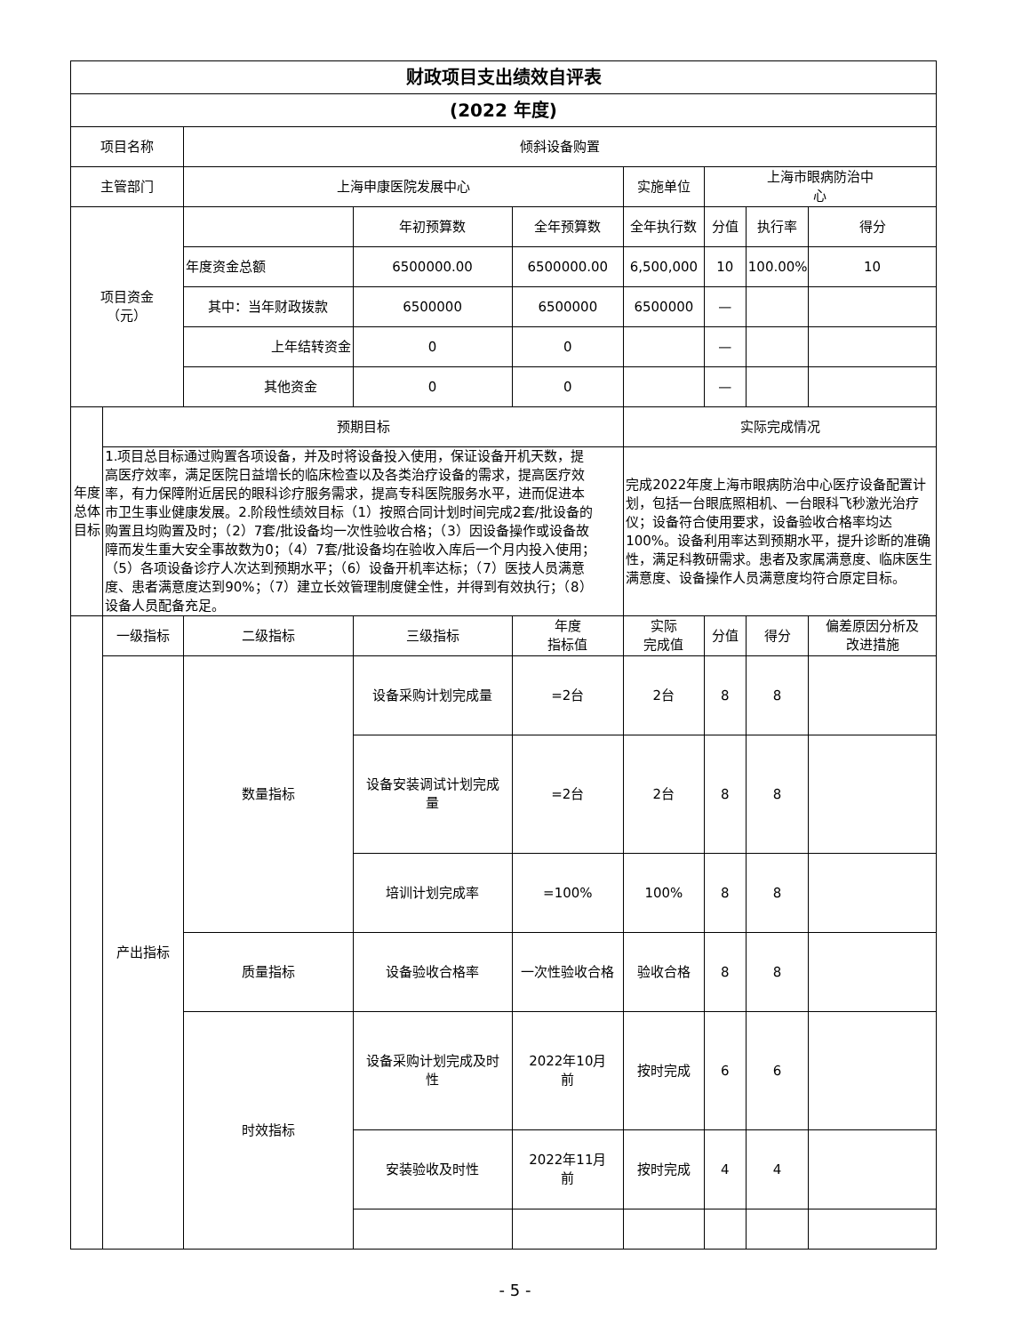| 财政项目支出绩效自评表 | | | | | | | | |
| (2022 年度) | | | | | | | | |
| 项目名称 | | 倾斜设备购置 | | | | | | |
| 主管部门 | | 上海申康医院发展中心 | | | 实施单位 | 上海市眼病防治中 心 | | |
| 项目资金 （元） | | | 年初预算数 | 全年预算数 | 全年执行数 | 分值 | 执行率 | 得分 |
| | | 年度资金总额 | 6500000.00 | 6500000.00 | 6,500,000 | 10 | 100.00% | 10 |
| | | 其中：当年财政拨款 | 6500000 | 6500000 | 6500000 | — | | |
| | | 上年结转资金 | 0 | 0 | | — | | |
| | | 其他资金 | 0 | 0 | | — | | |
| 年度总体目标 | 预期目标 | | | | 实际完成情况 | | | |
| | 1.项目总目标通过购置各项设备，并及时将设备投入使用，保证设备开机天数，提高医疗效率，满足医院日益增长的临床检查以及各类治疗设备的需求，提高医疗效率，有力保障附近居民的眼科诊疗服务需求，提高专科医院服务水平，进而促进本市卫生事业健康发展。2.阶段性绩效目标（1）按照合同计划时间完成2套/批设备的购置且均购置及时；（2）7套/批设备均一次性验收合格；（3）因设备操作或设备故障而发生重大安全事故数为0；（4）7套/批设备均在验收入库后一个月内投入使用；（5）各项设备诊疗人次达到预期水平；（6）设备开机率达标；（7）医技人员满意度、患者满意度达到90%；（7）建立长效管理制度健全性，并得到有效执行；（8）设备人员配备充足。 | | | | 完成2022年度上海市眼病防治中心医疗设备配置计划，包括一台眼底照相机、一台眼科飞秒激光治疗仪；设备符合使用要求，设备验收合格率均达100%。设备利用率达到预期水平，提升诊断的准确性，满足科教研需求。患者及家属满意度、临床医生满意度、设备操作人员满意度均符合原定目标。 | | | |
| | 一级指标 | 二级指标 | 三级指标 | 年度 指标值 | 实际 完成值 | 分值 | 得分 | 偏差原因分析及 改进措施 |
| | 产出指标 | 数量指标 | 设备采购计划完成量 | =2台 | 2台 | 8 | 8 | |
| | | | 设备安装调试计划完成 量 | =2台 | 2台 | 8 | 8 | |
| | | | 培训计划完成率 | =100% | 100% | 8 | 8 | |
| | | 质量指标 | 设备验收合格率 | 一次性验收合格 | 验收合格 | 8 | 8 | |
| | | 时效指标 | 设备采购计划完成及时 性 | 2022年10月 前 | 按时完成 | 6 | 6 | |
| | | | 安装验收及时性 | 2022年11月 前 | 按时完成 | 4 | 4 | |
- 5 -